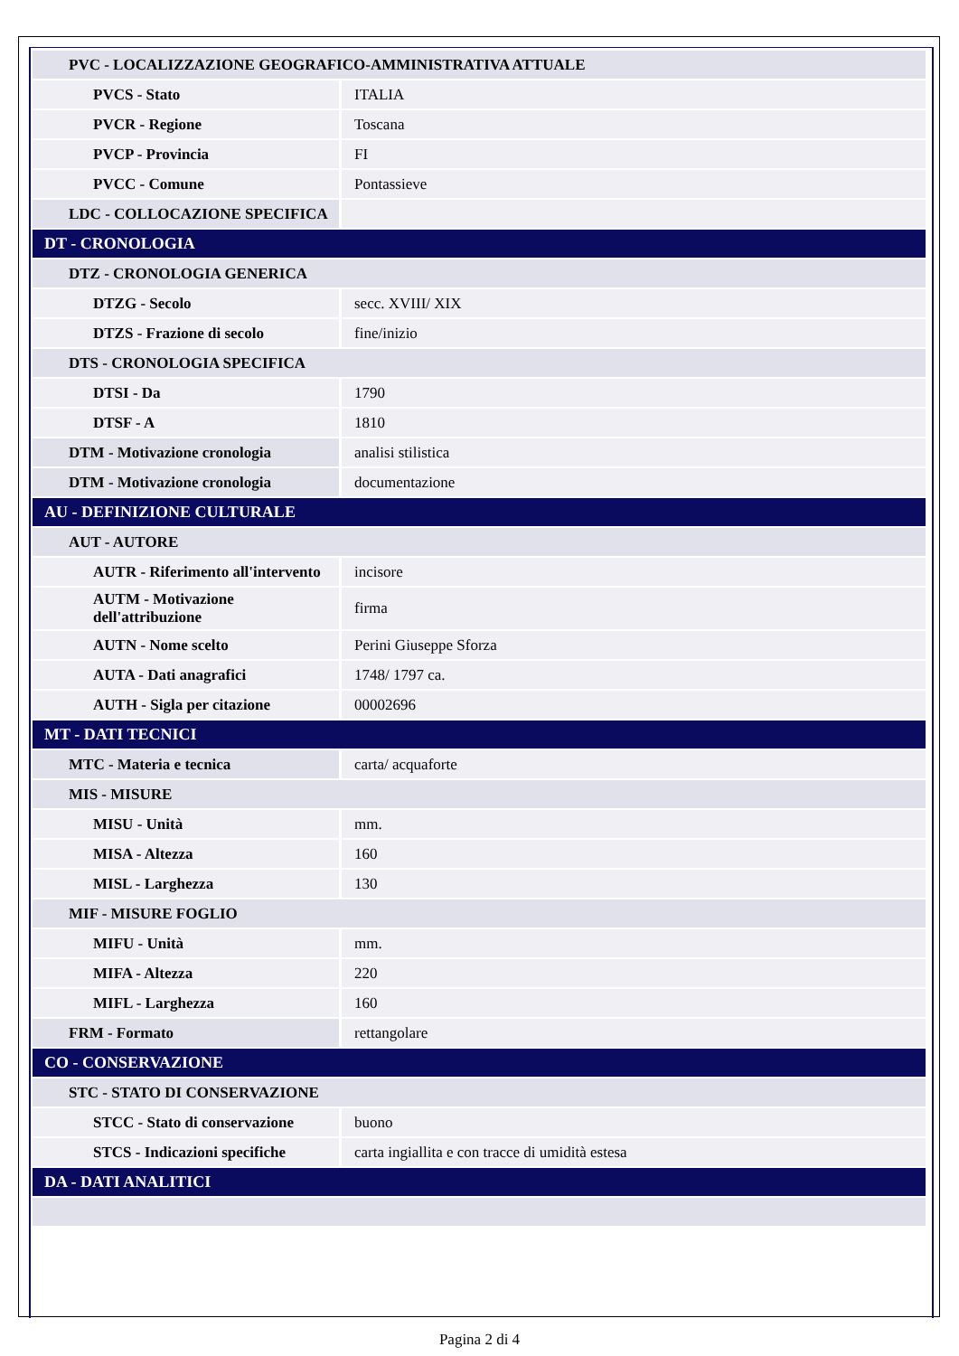| PVC - LOCALIZZAZIONE GEOGRAFICO-AMMINISTRATIVA ATTUALE | |
| PVCS - Stato | ITALIA |
| PVCR - Regione | Toscana |
| PVCP - Provincia | FI |
| PVCC - Comune | Pontassieve |
| LDC - COLLOCAZIONE SPECIFICA | |
| DT - CRONOLOGIA | |
| DTZ - CRONOLOGIA GENERICA | |
| DTZG - Secolo | secc. XVIII/ XIX |
| DTZS - Frazione di secolo | fine/inizio |
| DTS - CRONOLOGIA SPECIFICA | |
| DTSI - Da | 1790 |
| DTSF - A | 1810 |
| DTM - Motivazione cronologia | analisi stilistica |
| DTM - Motivazione cronologia | documentazione |
| AU - DEFINIZIONE CULTURALE | |
| AUT - AUTORE | |
| AUTR - Riferimento all'intervento | incisore |
| AUTM - Motivazione dell'attribuzione | firma |
| AUTN - Nome scelto | Perini Giuseppe Sforza |
| AUTA - Dati anagrafici | 1748/ 1797 ca. |
| AUTH - Sigla per citazione | 00002696 |
| MT - DATI TECNICI | |
| MTC - Materia e tecnica | carta/ acquaforte |
| MIS - MISURE | |
| MISU - Unità | mm. |
| MISA - Altezza | 160 |
| MISL - Larghezza | 130 |
| MIF - MISURE FOGLIO | |
| MIFU - Unità | mm. |
| MIFA - Altezza | 220 |
| MIFL - Larghezza | 160 |
| FRM - Formato | rettangolare |
| CO - CONSERVAZIONE | |
| STC - STATO DI CONSERVAZIONE | |
| STCC - Stato di conservazione | buono |
| STCS - Indicazioni specifiche | carta ingiallita e con tracce di umidità estesa |
| DA - DATI ANALITICI | |
Pagina 2 di 4